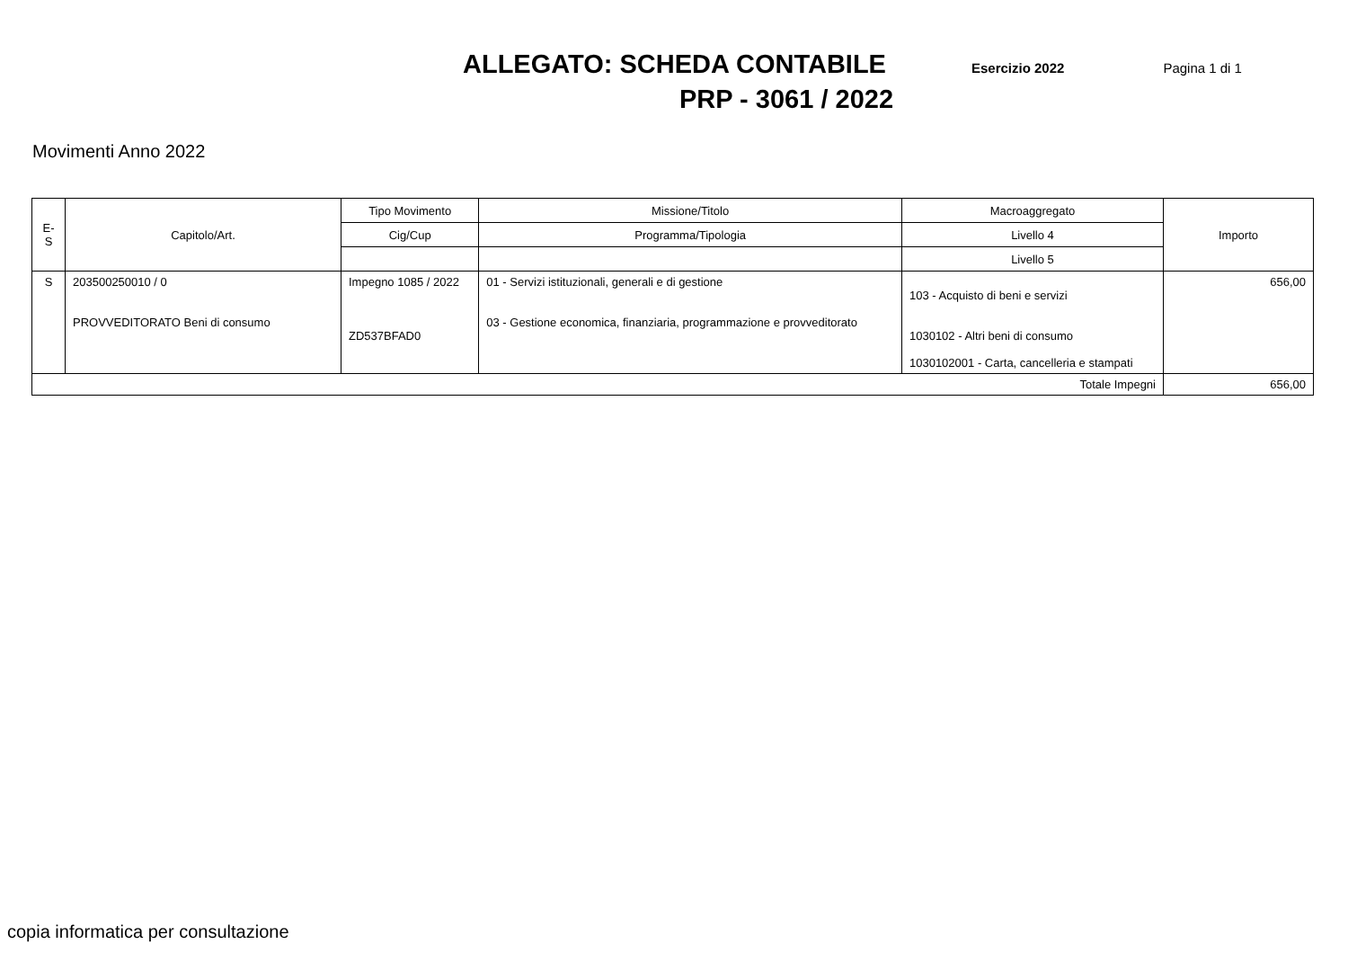ALLEGATO: SCHEDA CONTABILE Esercizio 2022 Pagina 1 di 1
PRP - 3061 / 2022
Movimenti Anno 2022
| E-S | Capitolo/Art. | Tipo Movimento | Missione/Titolo | Macroaggregato | Importo |
| --- | --- | --- | --- | --- | --- |
| | | Cig/Cup | Programma/Tipologia | Livello 4 | |
| | | | | Livello 5 | |
| S | 203500250010 / 0 PROVVEDITORATO Beni di consumo | Impegno 1085 / 2022 ZD537BFAD0 | 01 - Servizi istituzionali, generali e di gestione 03 - Gestione economica, finanziaria, programmazione e provveditorato | 103 - Acquisto di beni e servizi 1030102 - Altri beni di consumo 1030102001 - Carta, cancelleria e stampati | 656,00 |
| Totale Impegni | | | | | 656,00 |
copia informatica per consultazione